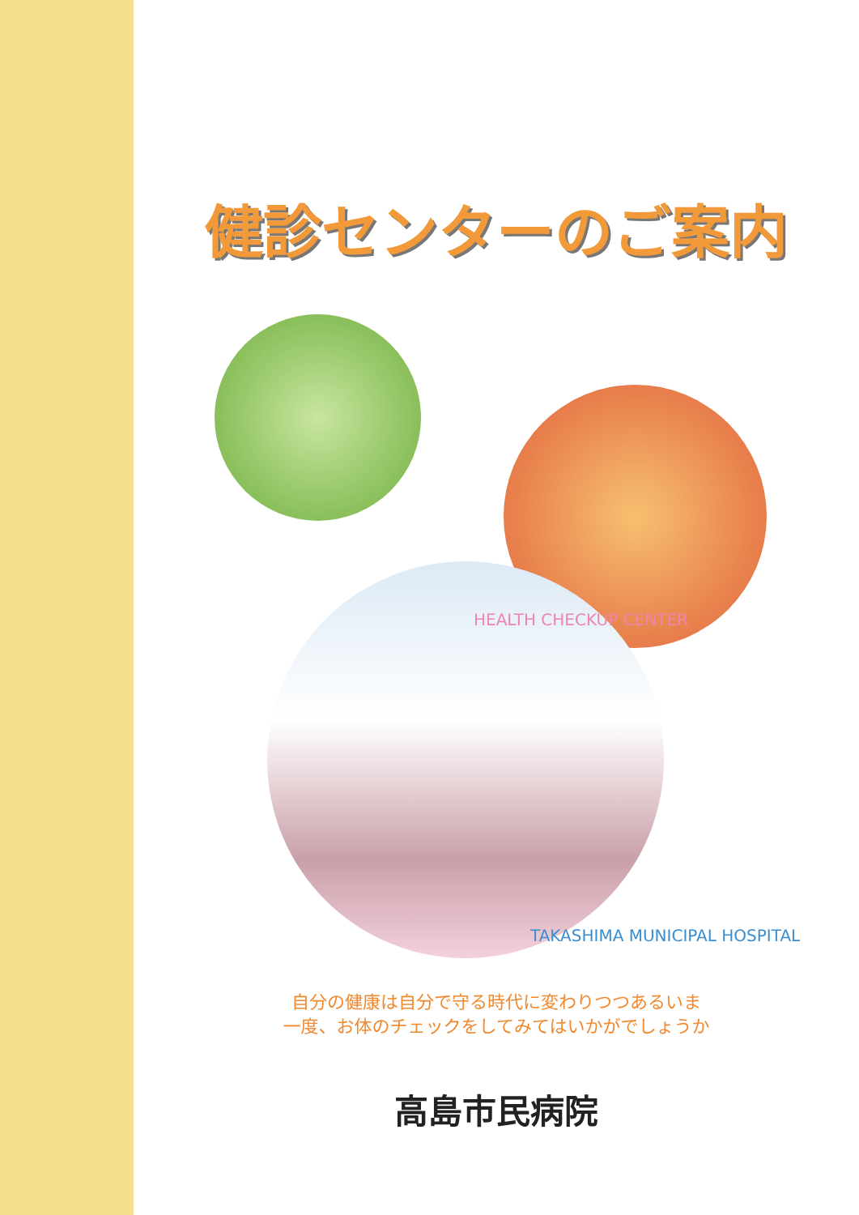健診センターのご案内
HEALTH CHECKUP CENTER
TAKASHIMA MUNICIPAL HOSPITAL
自分の健康は自分で守る時代に変わりつつあるいま
一度、お体のチェックをしてみてはいかがでしょうか
高島市民病院